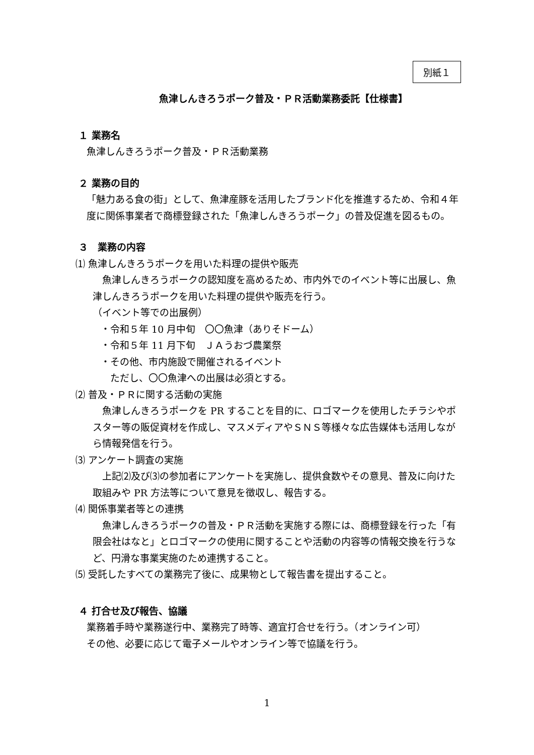別紙１
魚津しんきろうポーク普及・ＰＲ活動業務委託【仕様書】
１ 業務名
魚津しんきろうポーク普及・ＰＲ活動業務
２ 業務の目的
「魅力ある食の街」として、魚津産豚を活用したブランド化を推進するため、令和４年度に関係事業者で商標登録された「魚津しんきろうポーク」の普及促進を図るもの。
３　業務の内容
⑴ 魚津しんきろうポークを用いた料理の提供や販売
　魚津しんきろうポークの認知度を高めるため、市内外でのイベント等に出展し、魚津しんきろうポークを用いた料理の提供や販売を行う。
（イベント等での出展例）
・令和５年 10 月中旬　〇〇魚津（ありそドーム）
・令和５年 11 月下旬　ＪＡうおづ農業祭
・その他、市内施設で開催されるイベント
　ただし、〇〇魚津への出展は必須とする。
⑵ 普及・ＰＲに関する活動の実施
　魚津しんきろうポークを PR することを目的に、ロゴマークを使用したチラシやポスター等の販促資材を作成し、マスメディアやＳＮＳ等様々な広告媒体も活用しながら情報発信を行う。
⑶ アンケート調査の実施
　上記⑵及び⑶の参加者にアンケートを実施し、提供食数やその意見、普及に向けた取組みや PR 方法等について意見を徴収し、報告する。
⑷ 関係事業者等との連携
　魚津しんきろうポークの普及・ＰＲ活動を実施する際には、商標登録を行った「有限会社はなと」とロゴマークの使用に関することや活動の内容等の情報交換を行うなど、円滑な事業実施のため連携すること。
⑸ 受託したすべての業務完了後に、成果物として報告書を提出すること。
４ 打合せ及び報告、協議
業務着手時や業務遂行中、業務完了時等、適宜打合せを行う。（オンライン可）
その他、必要に応じて電子メールやオンライン等で協議を行う。
1